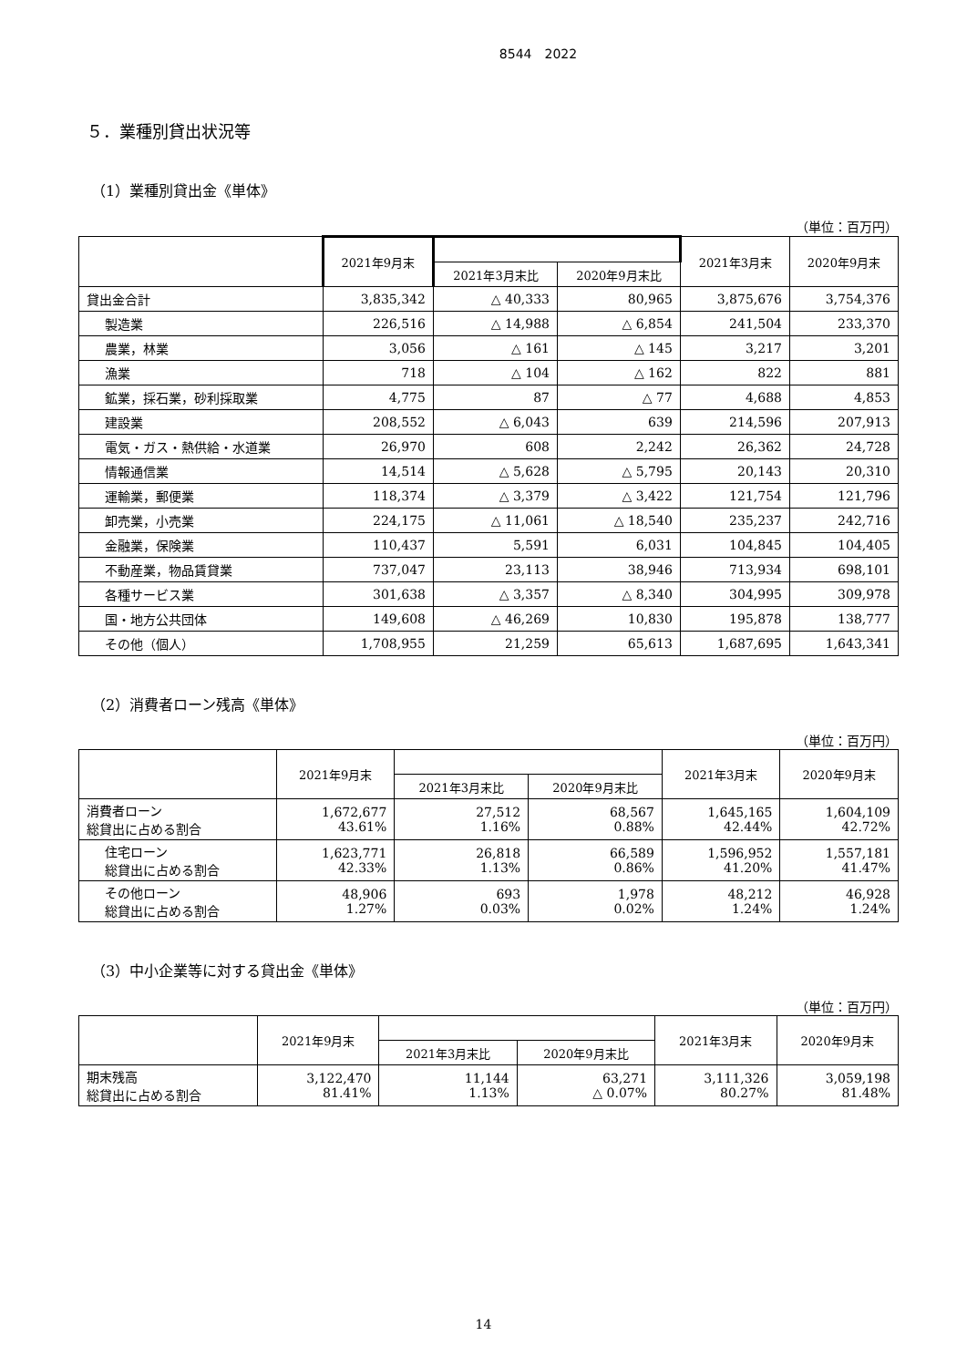8544　2022
５．業種別貸出状況等
（1）業種別貸出金《単体》
（単位：百万円）
| | 2021年9月末 | | | 2021年3月末 | 2020年9月末 |
| --- | --- | --- | --- | --- | --- |
| | | 2021年3月末比 | 2020年9月末比 | | |
| 貸出金合計 | 3,835,342 | △ 40,333 | 80,965 | 3,875,676 | 3,754,376 |
| 製造業 | 226,516 | △ 14,988 | △ 6,854 | 241,504 | 233,370 |
| 農業，林業 | 3,056 | △ 161 | △ 145 | 3,217 | 3,201 |
| 漁業 | 718 | △ 104 | △ 162 | 822 | 881 |
| 鉱業，採石業，砂利採取業 | 4,775 | 87 | △ 77 | 4,688 | 4,853 |
| 建設業 | 208,552 | △ 6,043 | 639 | 214,596 | 207,913 |
| 電気・ガス・熱供給・水道業 | 26,970 | 608 | 2,242 | 26,362 | 24,728 |
| 情報通信業 | 14,514 | △ 5,628 | △ 5,795 | 20,143 | 20,310 |
| 運輸業，郵便業 | 118,374 | △ 3,379 | △ 3,422 | 121,754 | 121,796 |
| 卸売業，小売業 | 224,175 | △ 11,061 | △ 18,540 | 235,237 | 242,716 |
| 金融業，保険業 | 110,437 | 5,591 | 6,031 | 104,845 | 104,405 |
| 不動産業，物品賃貸業 | 737,047 | 23,113 | 38,946 | 713,934 | 698,101 |
| 各種サービス業 | 301,638 | △ 3,357 | △ 8,340 | 304,995 | 309,978 |
| 国・地方公共団体 | 149,608 | △ 46,269 | 10,830 | 195,878 | 138,777 |
| その他（個人） | 1,708,955 | 21,259 | 65,613 | 1,687,695 | 1,643,341 |
（2）消費者ローン残高《単体》
（単位：百万円）
| | 2021年9月末 | | | 2021年3月末 | 2020年9月末 |
| --- | --- | --- | --- | --- | --- |
| | | 2021年3月末比 | 2020年9月末比 | | |
| 消費者ローン 総貸出に占める割合 | 1,672,677 43.61% | 27,512 1.16% | 68,567 0.88% | 1,645,165 42.44% | 1,604,109 42.72% |
| 住宅ローン 総貸出に占める割合 | 1,623,771 42.33% | 26,818 1.13% | 66,589 0.86% | 1,596,952 41.20% | 1,557,181 41.47% |
| その他ローン 総貸出に占める割合 | 48,906 1.27% | 693 0.03% | 1,978 0.02% | 48,212 1.24% | 46,928 1.24% |
（3）中小企業等に対する貸出金《単体》
（単位：百万円）
| | 2021年9月末 | | | 2021年3月末 | 2020年9月末 |
| --- | --- | --- | --- | --- | --- |
| | | 2021年3月末比 | 2020年9月末比 | | |
| 期末残高 総貸出に占める割合 | 3,122,470 81.41% | 11,144 1.13% | 63,271 △ 0.07% | 3,111,326 80.27% | 3,059,198 81.48% |
14